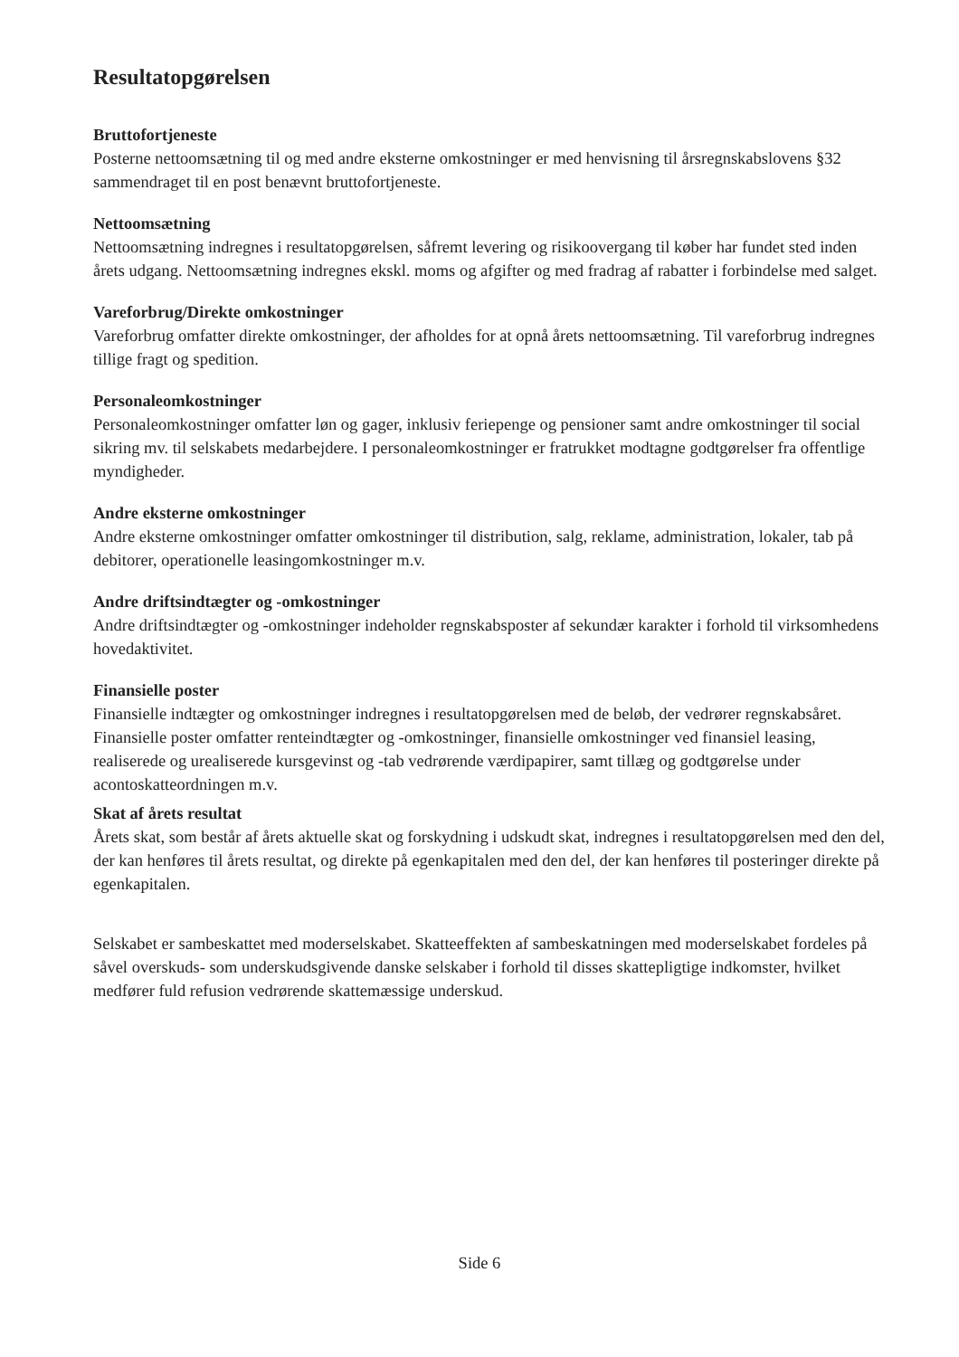Resultatopgørelsen
Bruttofortjeneste
Posterne nettoomsætning til og med andre eksterne omkostninger er med henvisning til årsregnskabslovens §32 sammendraget til en post benævnt bruttofortjeneste.
Nettoomsætning
Nettoomsætning indregnes i resultatopgørelsen, såfremt levering og risikoovergang til køber har fundet sted inden årets udgang. Nettoomsætning indregnes ekskl. moms og afgifter og med fradrag af rabatter i forbindelse med salget.
Vareforbrug/Direkte omkostninger
Vareforbrug omfatter direkte omkostninger, der afholdes for at opnå årets nettoomsætning. Til vareforbrug indregnes tillige fragt og spedition.
Personaleomkostninger
Personaleomkostninger omfatter løn og gager, inklusiv feriepenge og pensioner samt andre omkostninger til social sikring mv. til selskabets medarbejdere. I personaleomkostninger er fratrukket modtagne godtgørelser fra offentlige myndigheder.
Andre eksterne omkostninger
Andre eksterne omkostninger omfatter omkostninger til distribution, salg, reklame, administration, lokaler, tab på debitorer, operationelle leasingomkostninger m.v.
Andre driftsindtægter og -omkostninger
Andre driftsindtægter og -omkostninger indeholder regnskabsposter af sekundær karakter i forhold til virksomhedens hovedaktivitet.
Finansielle poster
Finansielle indtægter og omkostninger indregnes i resultatopgørelsen med de beløb, der vedrører regnskabsåret. Finansielle poster omfatter renteindtægter og -omkostninger, finansielle omkostninger ved finansiel leasing, realiserede og urealiserede kursgevinst og -tab vedrørende værdipapirer, samt tillæg og godtgørelse under acontoskatteordningen m.v.
Skat af årets resultat
Årets skat, som består af årets aktuelle skat og forskydning i udskudt skat, indregnes i resultatopgørelsen med den del, der kan henføres til årets resultat, og direkte på egenkapitalen med den del, der kan henføres til posteringer direkte på egenkapitalen.
Selskabet er sambeskattet med moderselskabet. Skatteeffekten af sambeskatningen med moderselskabet fordeles på såvel overskuds- som underskudsgivende danske selskaber i forhold til disses skattepligtige indkomster, hvilket medfører fuld refusion vedrørende skattemæssige underskud.
Side 6